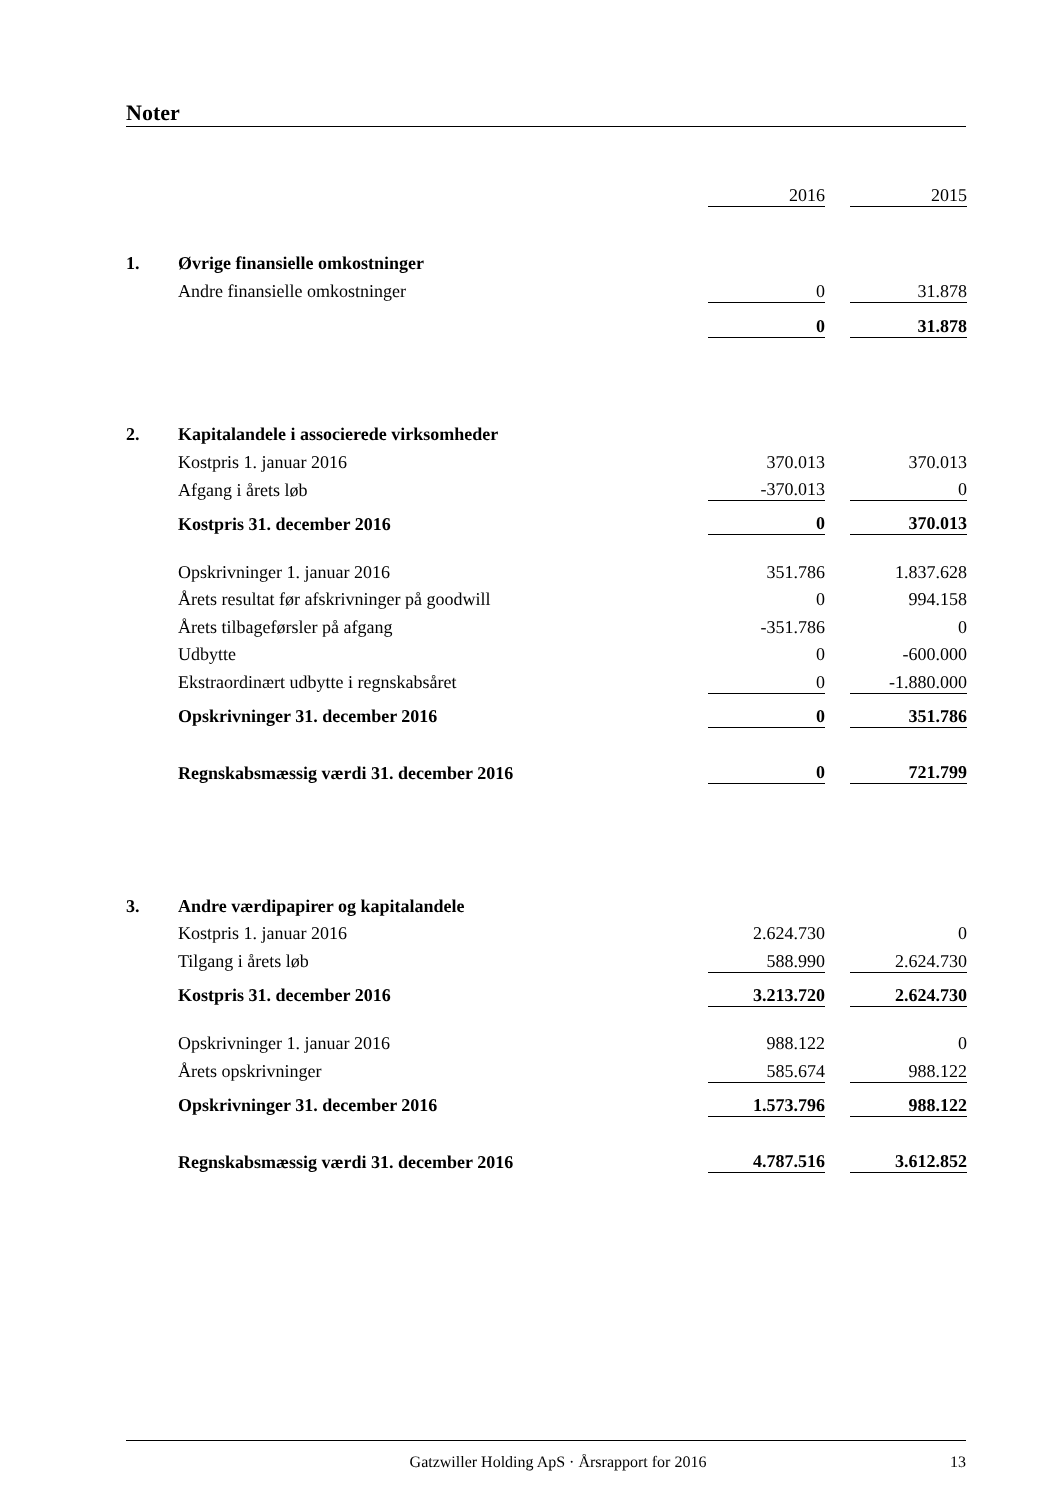Noter
| | | 2016 | | 2015 |
| 1. | Øvrige finansielle omkostninger | | | |
| | Andre finansielle omkostninger | 0 | | 31.878 |
| | | 0 | | 31.878 |
| 2. | Kapitalandele i associerede virksomheder | | | |
| | Kostpris 1. januar 2016 | 370.013 | | 370.013 |
| | Afgang i årets løb | -370.013 | | 0 |
| | Kostpris 31. december 2016 | 0 | | 370.013 |
| | Opskrivninger 1. januar 2016 | 351.786 | | 1.837.628 |
| | Årets resultat før afskrivninger på goodwill | 0 | | 994.158 |
| | Årets tilbageførsler på afgang | -351.786 | | 0 |
| | Udbytte | 0 | | -600.000 |
| | Ekstraordinært udbytte i regnskabsåret | 0 | | -1.880.000 |
| | Opskrivninger 31. december 2016 | 0 | | 351.786 |
| | Regnskabsmæssig værdi 31. december 2016 | 0 | | 721.799 |
| 3. | Andre værdipapirer og kapitalandele | | | |
| | Kostpris 1. januar 2016 | 2.624.730 | | 0 |
| | Tilgang i årets løb | 588.990 | | 2.624.730 |
| | Kostpris 31. december 2016 | 3.213.720 | | 2.624.730 |
| | Opskrivninger 1. januar 2016 | 988.122 | | 0 |
| | Årets opskrivninger | 585.674 | | 988.122 |
| | Opskrivninger 31. december 2016 | 1.573.796 | | 988.122 |
| | Regnskabsmæssig værdi 31. december 2016 | 4.787.516 | | 3.612.852 |
Gatzwiller Holding ApS · Årsrapport for 2016 13